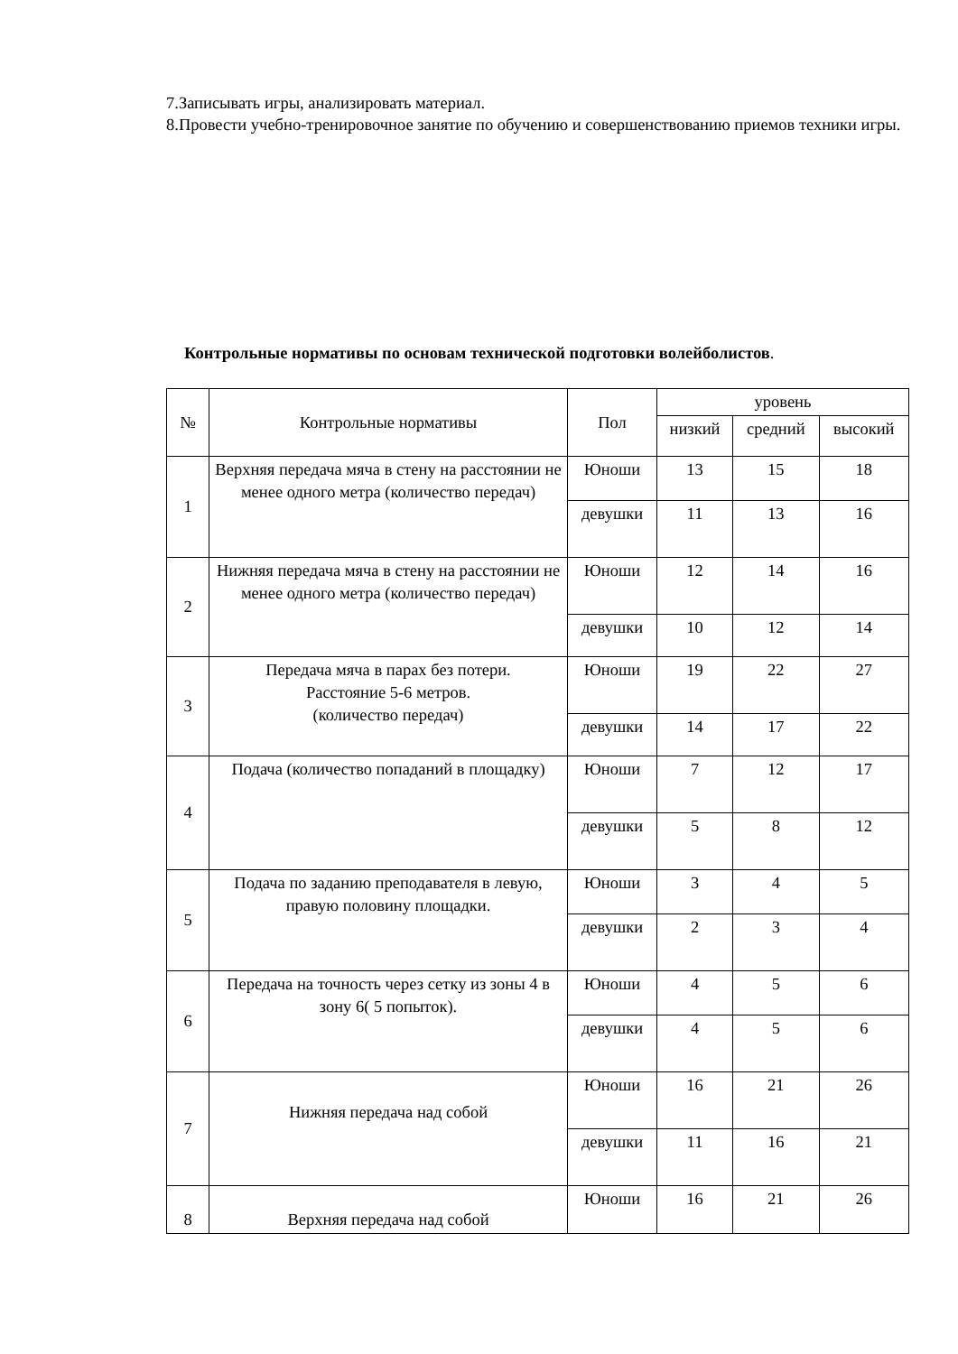7.Записывать игры, анализировать материал.
8.Провести учебно-тренировочное занятие по обучению и совершенствованию приемов техники игры.
Контрольные нормативы по основам технической подготовки волейболистов.
| № | Контрольные нормативы | Пол | уровень | | |
| --- | --- | --- | --- | --- | --- |
| | | | низкий | средний | высокий |
| 1 | Верхняя передача мяча в стену на расстоянии не менее одного метра (количество передач) | Юноши | 13 | 15 | 18 |
| | | девушки | 11 | 13 | 16 |
| 2 | Нижняя передача мяча в стену на расстоянии не менее одного метра (количество передач) | Юноши | 12 | 14 | 16 |
| | | девушки | 10 | 12 | 14 |
| 3 | Передача мяча в парах без потери. Расстояние 5-6 метров. (количество передач) | Юноши | 19 | 22 | 27 |
| | | девушки | 14 | 17 | 22 |
| 4 | Подача (количество попаданий в площадку) | Юноши | 7 | 12 | 17 |
| | | девушки | 5 | 8 | 12 |
| 5 | Подача по заданию преподавателя в левую, правую половину площадки. | Юноши | 3 | 4 | 5 |
| | | девушки | 2 | 3 | 4 |
| 6 | Передача на точность через сетку из зоны 4 в зону 6( 5 попыток). | Юноши | 4 | 5 | 6 |
| | | девушки | 4 | 5 | 6 |
| 7 | Нижняя передача над собой | Юноши | 16 | 21 | 26 |
| | | девушки | 11 | 16 | 21 |
| 8 | Верхняя передача над собой | Юноши | 16 | 21 | 26 |